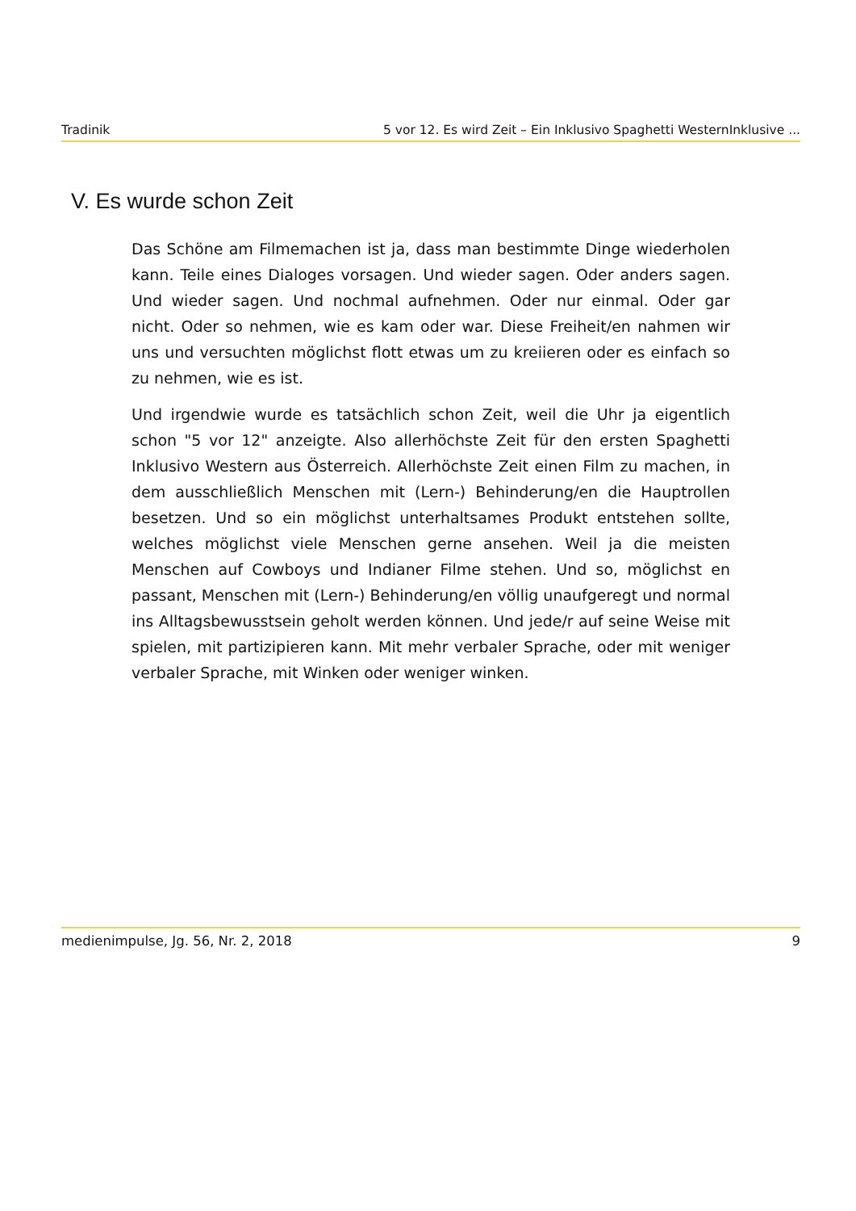Tradinik 5 vor 12. Es wird Zeit – Ein Inklusivo Spaghetti WesternInklusive ...
V. Es wurde schon Zeit
Das Schöne am Filmemachen ist ja, dass man bestimmte Dinge wiederholen kann. Teile eines Dialoges vorsagen. Und wieder sagen. Oder anders sagen. Und wieder sagen. Und nochmal aufnehmen. Oder nur einmal. Oder gar nicht. Oder so nehmen, wie es kam oder war. Diese Freiheit/en nahmen wir uns und versuchten möglichst flott etwas um zu kreiieren oder es einfach so zu nehmen, wie es ist.
Und irgendwie wurde es tatsächlich schon Zeit, weil die Uhr ja eigentlich schon "5 vor 12" anzeigte. Also allerhöchste Zeit für den ersten Spaghetti Inklusivo Western aus Österreich. Allerhöchste Zeit einen Film zu machen, in dem ausschließlich Menschen mit (Lern-) Behinderung/en die Hauptrollen besetzen. Und so ein möglichst unterhaltsames Produkt entstehen sollte, welches möglichst viele Menschen gerne ansehen. Weil ja die meisten Menschen auf Cowboys und Indianer Filme stehen. Und so, möglichst en passant, Menschen mit (Lern-) Behinderung/en völlig unaufgeregt und normal ins Alltagsbewusstsein geholt werden können. Und jede/r auf seine Weise mit spielen, mit partizipieren kann. Mit mehr verbaler Sprache, oder mit weniger verbaler Sprache, mit Winken oder weniger winken.
medienimpulse, Jg. 56, Nr. 2, 2018 9